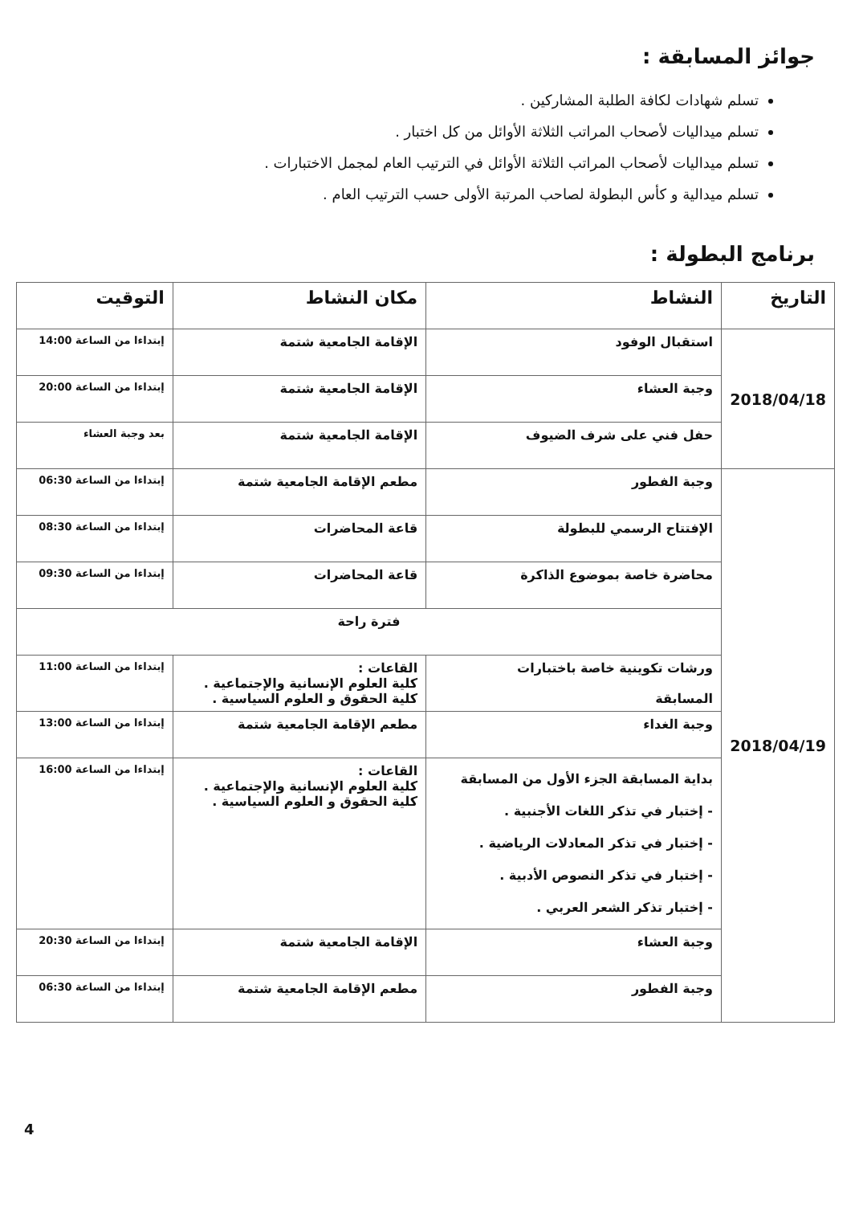جوائز المسابقة :
تسلم شهادات لكافة الطلبة المشاركين .
تسلم ميداليات لأصحاب المراتب الثلاثة الأوائل من كل اختبار .
تسلم ميداليات لأصحاب المراتب الثلاثة الأوائل في الترتيب العام لمجمل الاختبارات .
تسلم ميدالية و كأس البطولة لصاحب المرتبة الأولى حسب الترتيب العام .
برنامج البطولة :
| التاريخ | النشاط | مكان النشاط | التوقيت |
| --- | --- | --- | --- |
| 2018/04/18 | استقبال الوفود | الإقامة الجامعية شتمة | إبتداءا من الساعة 14:00 |
| | وجبة العشاء | الإقامة الجامعية شتمة | إبتداءا من الساعة 20:00 |
| | حفل فني على شرف الضيوف | الإقامة الجامعية شتمة | بعد وجبة العشاء |
| 2018/04/19 | وجبة الفطور | مطعم الإقامة الجامعية شتمة | إبتداءا من الساعة 06:30 |
| | الإفتتاح الرسمي للبطولة | قاعة المحاضرات | إبتداءا من الساعة 08:30 |
| | محاضرة خاصة بموضوع الذاكرة | قاعة المحاضرات | إبتداءا من الساعة 09:30 |
| | فترة راحة | | |
| | ورشات تكوينية خاصة باختبارات المسابقة | القاعات : كلية العلوم الإنسانية والإجتماعية . كلية الحقوق و العلوم السياسية . | إبتداءا من الساعة 11:00 |
| | وجبة الغداء | مطعم الإقامة الجامعية شتمة | إبتداءا من الساعة 13:00 |
| | بداية المسابقة الجزء الأول من المسابقة - إختبار في تذكر اللغات الأجنبية . - إختبار في تذكر المعادلات الرياضية . - إختبار في تذكر النصوص الأدبية . - إختبار تذكر الشعر العربي . | القاعات : كلية العلوم الإنسانية والإجتماعية . كلية الحقوق و العلوم السياسية . | إبتداءا من الساعة 16:00 |
| | وجبة العشاء | الإقامة الجامعية شتمة | إبتداءا من الساعة 20:30 |
| | وجبة الفطور | مطعم الإقامة الجامعية شتمة | إبتداءا من الساعة 06:30 |
4